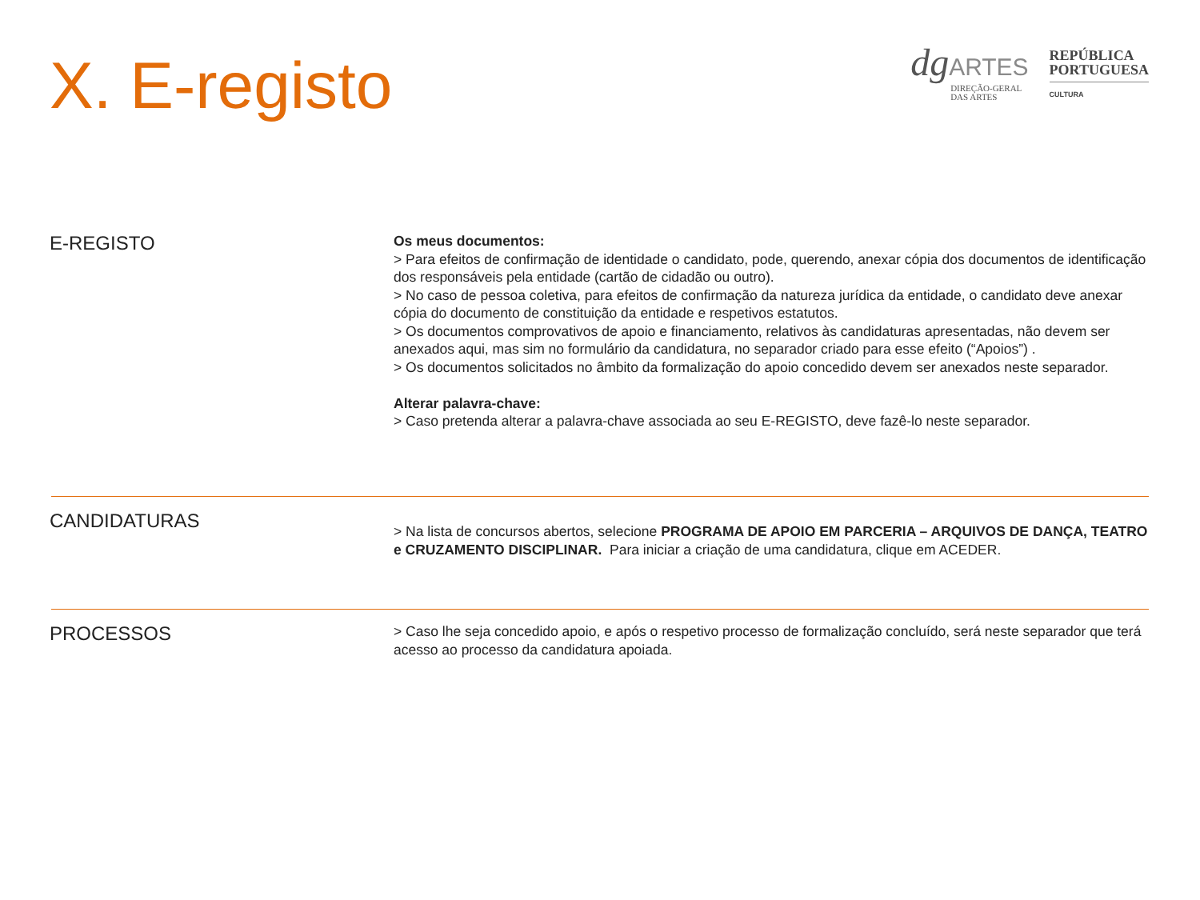X. E-registo
dg ARTES
DIREÇÃO-GERAL
DAS ARTES
REPÚBLICA
PORTUGUESA
CULTURA
E-REGISTO
Os meus documentos:
> Para efeitos de confirmação de identidade o candidato, pode, querendo, anexar cópia dos documentos de identificação dos responsáveis pela entidade (cartão de cidadão ou outro).
> No caso de pessoa coletiva, para efeitos de confirmação da natureza jurídica da entidade, o candidato deve anexar cópia do documento de constituição da entidade e respetivos estatutos.
> Os documentos comprovativos de apoio e financiamento, relativos às candidaturas apresentadas, não devem ser anexados aqui, mas sim no formulário da candidatura, no separador criado para esse efeito (“Apoios”) .
> Os documentos solicitados no âmbito da formalização do apoio concedido devem ser anexados neste separador.
Alterar palavra-chave:
> Caso pretenda alterar a palavra-chave associada ao seu E-REGISTO, deve fazê-lo neste separador.
CANDIDATURAS
> Na lista de concursos abertos, selecione PROGRAMA DE APOIO EM PARCERIA – ARQUIVOS DE DANÇA, TEATRO e CRUZAMENTO DISCIPLINAR. Para iniciar a criação de uma candidatura, clique em ACEDER.
PROCESSOS
> Caso lhe seja concedido apoio, e após o respetivo processo de formalização concluído, será neste separador que terá acesso ao processo da candidatura apoiada.